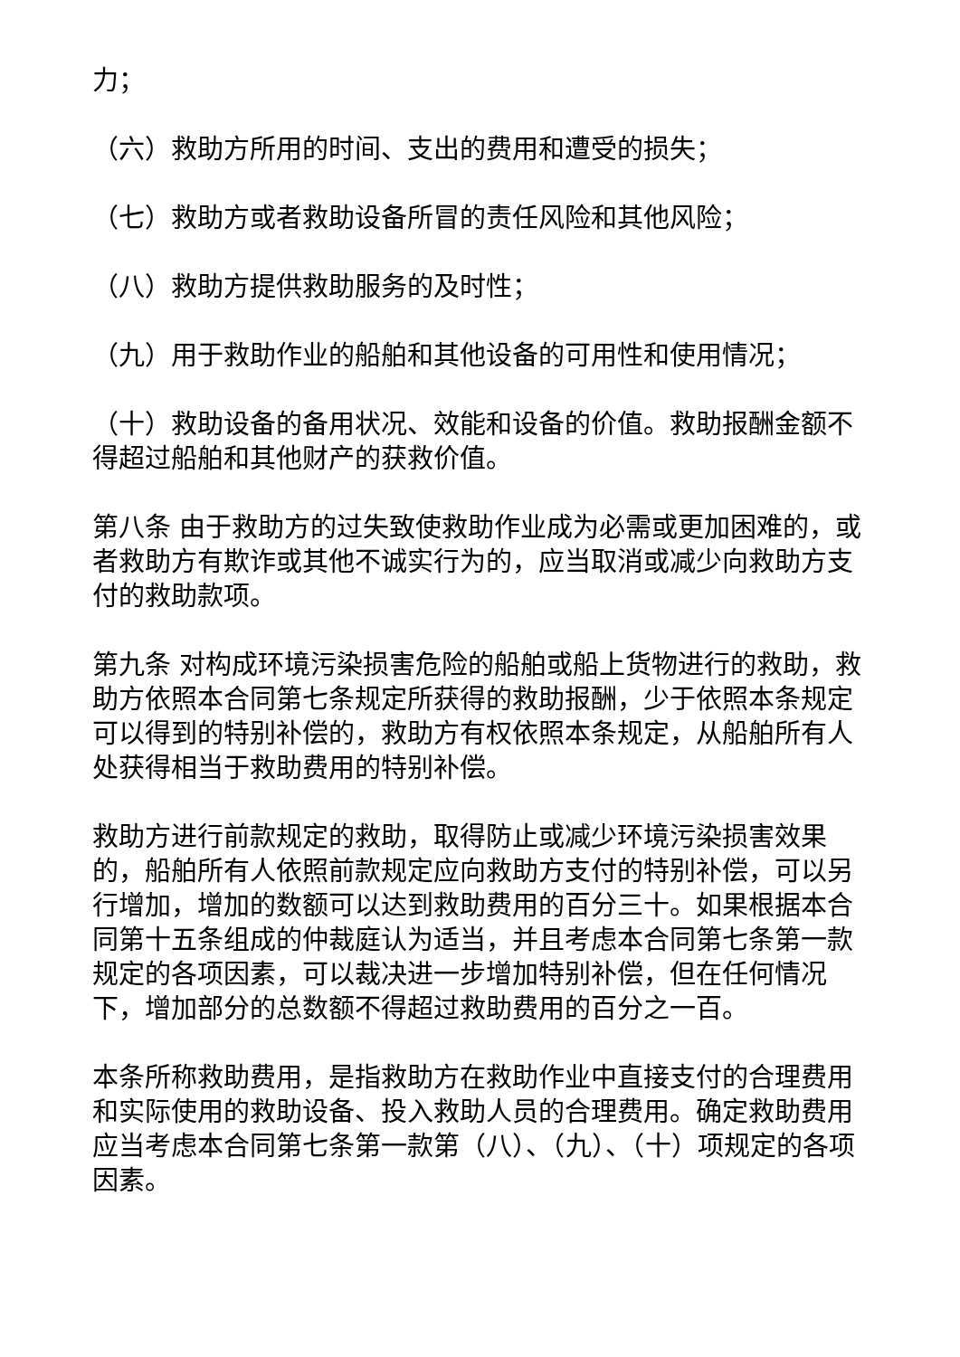力；
（六）救助方所用的时间、支出的费用和遭受的损失；
（七）救助方或者救助设备所冒的责任风险和其他风险；
（八）救助方提供救助服务的及时性；
（九）用于救助作业的船舶和其他设备的可用性和使用情况；
（十）救助设备的备用状况、效能和设备的价值。救助报酬金额不得超过船舶和其他财产的获救价值。
第八条 由于救助方的过失致使救助作业成为必需或更加困难的，或者救助方有欺诈或其他不诚实行为的，应当取消或减少向救助方支付的救助款项。
第九条 对构成环境污染损害危险的船舶或船上货物进行的救助，救助方依照本合同第七条规定所获得的救助报酬，少于依照本条规定可以得到的特别补偿的，救助方有权依照本条规定，从船舶所有人处获得相当于救助费用的特别补偿。
救助方进行前款规定的救助，取得防止或减少环境污染损害效果的，船舶所有人依照前款规定应向救助方支付的特别补偿，可以另行增加，增加的数额可以达到救助费用的百分三十。如果根据本合同第十五条组成的仲裁庭认为适当，并且考虑本合同第七条第一款规定的各项因素，可以裁决进一步增加特别补偿，但在任何情况下，增加部分的总数额不得超过救助费用的百分之一百。
本条所称救助费用，是指救助方在救助作业中直接支付的合理费用和实际使用的救助设备、投入救助人员的合理费用。确定救助费用应当考虑本合同第七条第一款第（八）、（九）、（十）项规定的各项因素。